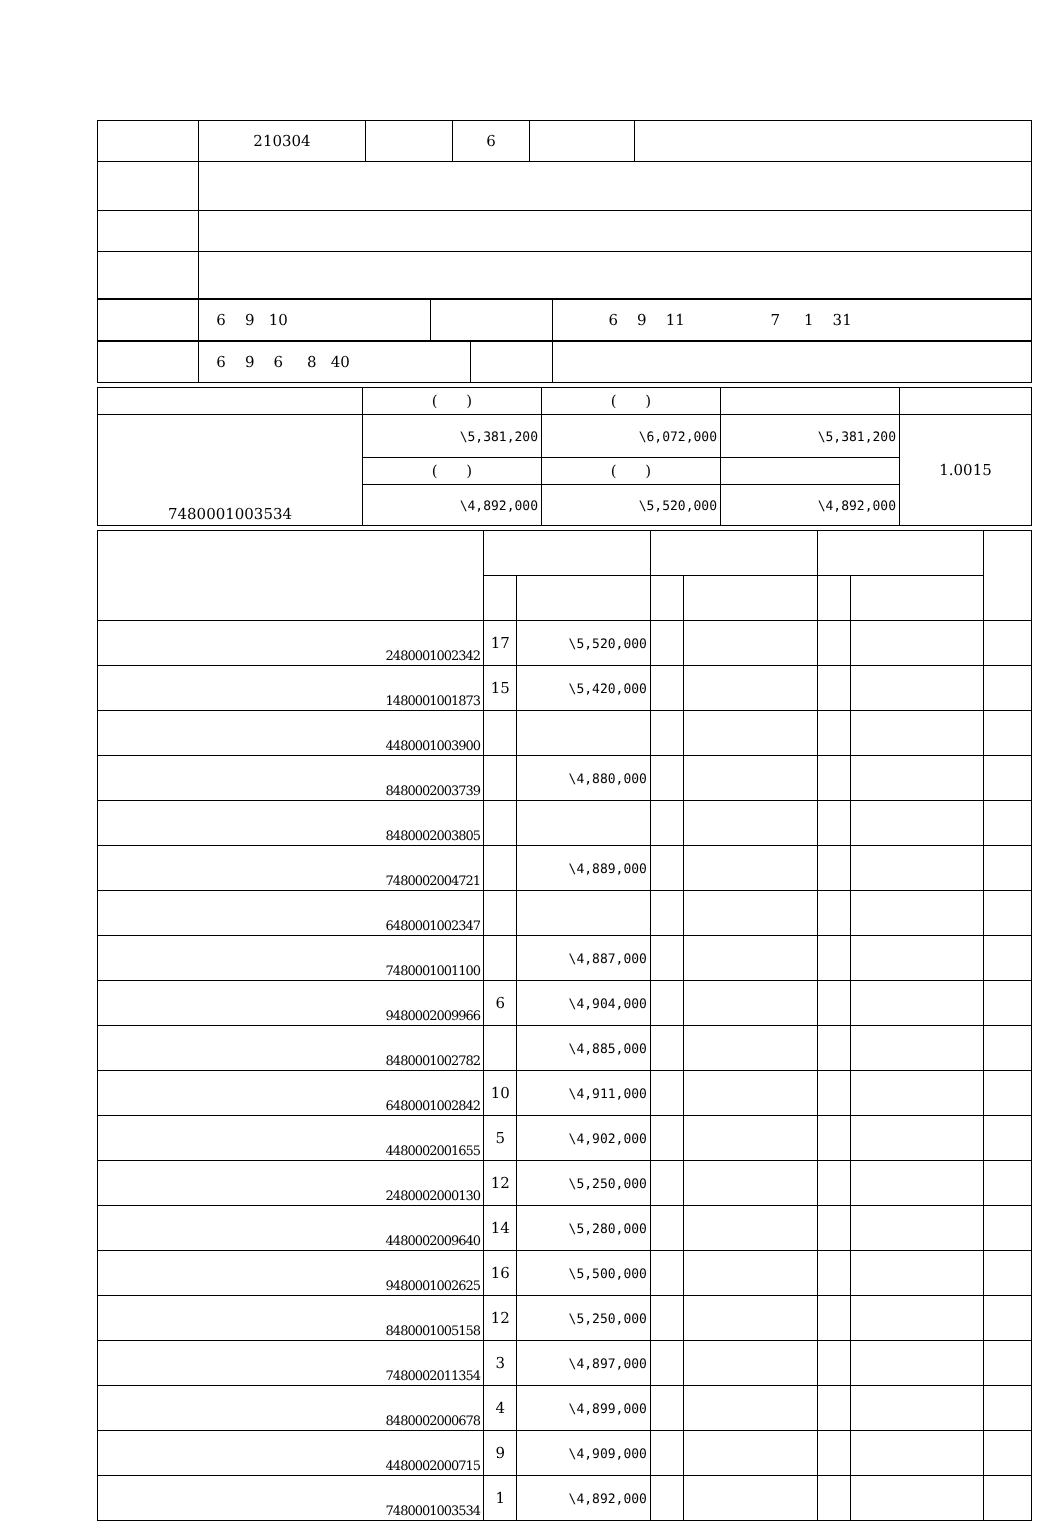| | 210304 | | 6 | | |
| | 6 9 10 | | 6 9 11 7 1 31 |
| | 6 9 6 8 40 | | |
| | ( ) | ( ) | | |
| 7480001003534 | \5,381,200 | \6,072,000 | \5,381,200 | 1.0015 |
| | ( ) | ( ) | | |
| | \4,892,000 | \5,520,000 | \4,892,000 | |
| 2480001002342 | 17 | \5,520,000 | | | | | |
| 1480001001873 | 15 | \5,420,000 | | | | | |
| 4480001003900 | | | | | | | |
| 8480002003739 | | \4,880,000 | | | | | |
| 8480002003805 | | | | | | | |
| 7480002004721 | | \4,889,000 | | | | | |
| 6480001002347 | | | | | | | |
| 7480001001100 | | \4,887,000 | | | | | |
| 9480002009966 | 6 | \4,904,000 | | | | | |
| 8480001002782 | | \4,885,000 | | | | | |
| 6480001002842 | 10 | \4,911,000 | | | | | |
| 4480002001655 | 5 | \4,902,000 | | | | | |
| 2480002000130 | 12 | \5,250,000 | | | | | |
| 4480002009640 | 14 | \5,280,000 | | | | | |
| 9480001002625 | 16 | \5,500,000 | | | | | |
| 8480001005158 | 12 | \5,250,000 | | | | | |
| 7480002011354 | 3 | \4,897,000 | | | | | |
| 8480002000678 | 4 | \4,899,000 | | | | | |
| 4480002000715 | 9 | \4,909,000 | | | | | |
| 7480001003534 | 1 | \4,892,000 | | | | | |